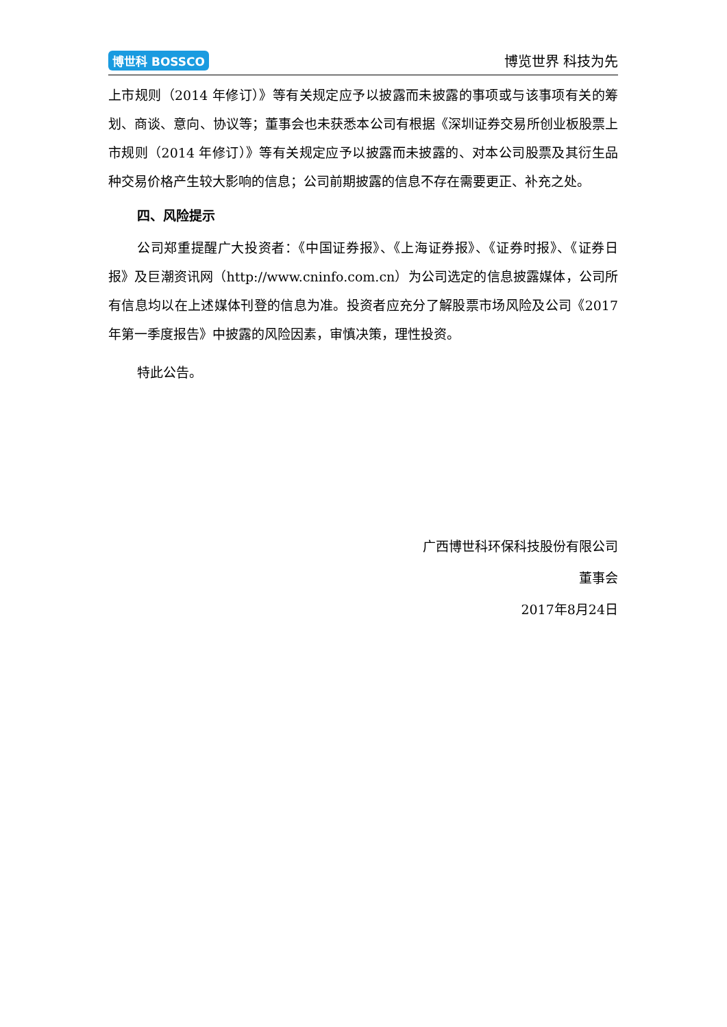博世科 BOSSCO 博览世界 科技为先
上市规则（2014 年修订）》等有关规定应予以披露而未披露的事项或与该事项有关的筹划、商谈、意向、协议等；董事会也未获悉本公司有根据《深圳证券交易所创业板股票上市规则（2014 年修订）》等有关规定应予以披露而未披露的、对本公司股票及其衍生品种交易价格产生较大影响的信息；公司前期披露的信息不存在需要更正、补充之处。
四、风险提示
公司郑重提醒广大投资者：《中国证券报》、《上海证券报》、《证券时报》、《证券日报》及巨潮资讯网（http://www.cninfo.com.cn）为公司选定的信息披露媒体，公司所有信息均以在上述媒体刊登的信息为准。投资者应充分了解股票市场风险及公司《2017 年第一季度报告》中披露的风险因素，审慎决策，理性投资。
特此公告。
广西博世科环保科技股份有限公司
董事会
2017年8月24日